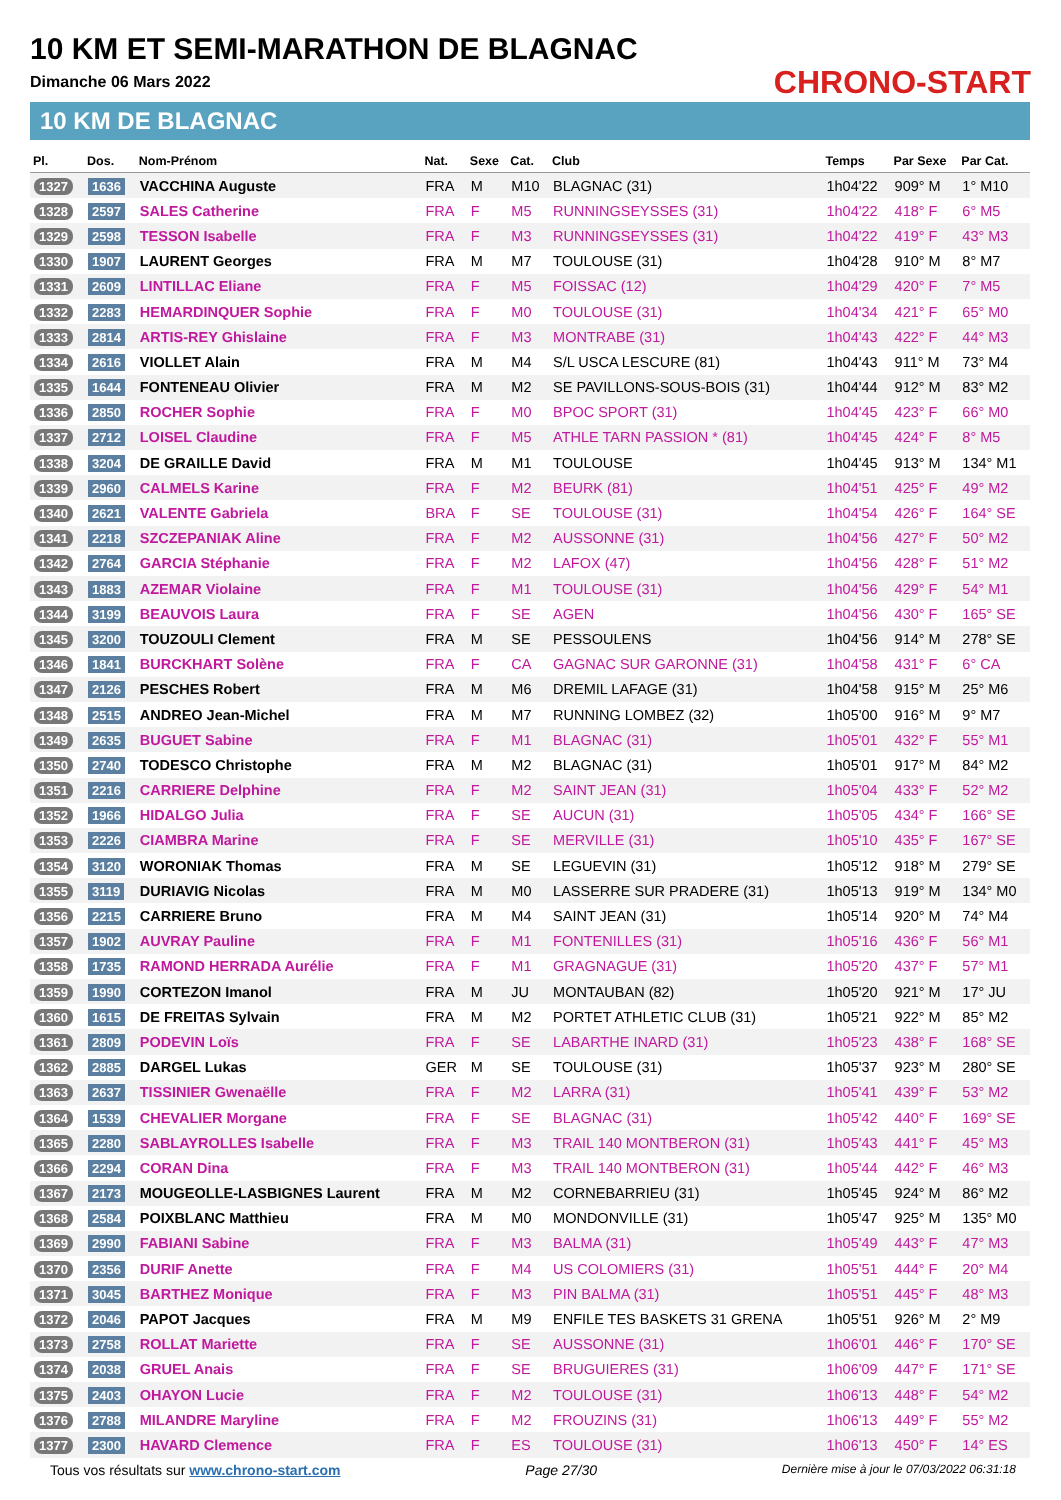10 KM ET SEMI-MARATHON DE BLAGNAC
Dimanche 06 Mars 2022
10 KM DE BLAGNAC
CHRONO-START
| Pl. | Dos. | Nom-Prénom | Nat. | Sexe | Cat. | Club | Temps | Par Sexe | Par Cat. |
| --- | --- | --- | --- | --- | --- | --- | --- | --- | --- |
| 1327 | 1636 | VACCHINA Auguste | FRA | M | M10 | BLAGNAC (31) | 1h04'22 | 909° M | 1° M10 |
| 1328 | 2597 | SALES Catherine | FRA | F | M5 | RUNNINGSEYSSES (31) | 1h04'22 | 418° F | 6° M5 |
| 1329 | 2598 | TESSON Isabelle | FRA | F | M3 | RUNNINGSEYSSES (31) | 1h04'22 | 419° F | 43° M3 |
| 1330 | 1907 | LAURENT Georges | FRA | M | M7 | TOULOUSE (31) | 1h04'28 | 910° M | 8° M7 |
| 1331 | 2609 | LINTILLAC Eliane | FRA | F | M5 | FOISSAC (12) | 1h04'29 | 420° F | 7° M5 |
| 1332 | 2283 | HEMARDINQUER Sophie | FRA | F | M0 | TOULOUSE (31) | 1h04'34 | 421° F | 65° M0 |
| 1333 | 2814 | ARTIS-REY Ghislaine | FRA | F | M3 | MONTRABE (31) | 1h04'43 | 422° F | 44° M3 |
| 1334 | 2616 | VIOLLET Alain | FRA | M | M4 | S/L USCA LESCURE (81) | 1h04'43 | 911° M | 73° M4 |
| 1335 | 1644 | FONTENEAU Olivier | FRA | M | M2 | SE PAVILLONS-SOUS-BOIS (31) | 1h04'44 | 912° M | 83° M2 |
| 1336 | 2850 | ROCHER Sophie | FRA | F | M0 | BPOC SPORT (31) | 1h04'45 | 423° F | 66° M0 |
| 1337 | 2712 | LOISEL Claudine | FRA | F | M5 | ATHLE TARN PASSION * (81) | 1h04'45 | 424° F | 8° M5 |
| 1338 | 3204 | DE GRAILLE David | FRA | M | M1 | TOULOUSE | 1h04'45 | 913° M | 134° M1 |
| 1339 | 2960 | CALMELS Karine | FRA | F | M2 | BEURK (81) | 1h04'51 | 425° F | 49° M2 |
| 1340 | 2621 | VALENTE Gabriela | BRA | F | SE | TOULOUSE (31) | 1h04'54 | 426° F | 164° SE |
| 1341 | 2218 | SZCZEPANIAK Aline | FRA | F | M2 | AUSSONNE (31) | 1h04'56 | 427° F | 50° M2 |
| 1342 | 2764 | GARCIA Stéphanie | FRA | F | M2 | LAFOX (47) | 1h04'56 | 428° F | 51° M2 |
| 1343 | 1883 | AZEMAR Violaine | FRA | F | M1 | TOULOUSE (31) | 1h04'56 | 429° F | 54° M1 |
| 1344 | 3199 | BEAUVOIS Laura | FRA | F | SE | AGEN | 1h04'56 | 430° F | 165° SE |
| 1345 | 3200 | TOUZOULI Clement | FRA | M | SE | PESSOULENS | 1h04'56 | 914° M | 278° SE |
| 1346 | 1841 | BURCKHART Solène | FRA | F | CA | GAGNAC SUR GARONNE (31) | 1h04'58 | 431° F | 6° CA |
| 1347 | 2126 | PESCHES Robert | FRA | M | M6 | DREMIL LAFAGE (31) | 1h04'58 | 915° M | 25° M6 |
| 1348 | 2515 | ANDREO Jean-Michel | FRA | M | M7 | RUNNING LOMBEZ (32) | 1h05'00 | 916° M | 9° M7 |
| 1349 | 2635 | BUGUET Sabine | FRA | F | M1 | BLAGNAC (31) | 1h05'01 | 432° F | 55° M1 |
| 1350 | 2740 | TODESCO Christophe | FRA | M | M2 | BLAGNAC (31) | 1h05'01 | 917° M | 84° M2 |
| 1351 | 2216 | CARRIERE Delphine | FRA | F | M2 | SAINT JEAN (31) | 1h05'04 | 433° F | 52° M2 |
| 1352 | 1966 | HIDALGO Julia | FRA | F | SE | AUCUN (31) | 1h05'05 | 434° F | 166° SE |
| 1353 | 2226 | CIAMBRA Marine | FRA | F | SE | MERVILLE (31) | 1h05'10 | 435° F | 167° SE |
| 1354 | 3120 | WORONIAK Thomas | FRA | M | SE | LEGUEVIN (31) | 1h05'12 | 918° M | 279° SE |
| 1355 | 3119 | DURIAVIG Nicolas | FRA | M | M0 | LASSERRE SUR PRADERE (31) | 1h05'13 | 919° M | 134° M0 |
| 1356 | 2215 | CARRIERE Bruno | FRA | M | M4 | SAINT JEAN (31) | 1h05'14 | 920° M | 74° M4 |
| 1357 | 1902 | AUVRAY Pauline | FRA | F | M1 | FONTENILLES (31) | 1h05'16 | 436° F | 56° M1 |
| 1358 | 1735 | RAMOND HERRADA Aurélie | FRA | F | M1 | GRAGNAGUE (31) | 1h05'20 | 437° F | 57° M1 |
| 1359 | 1990 | CORTEZON Imanol | FRA | M | JU | MONTAUBAN (82) | 1h05'20 | 921° M | 17° JU |
| 1360 | 1615 | DE FREITAS Sylvain | FRA | M | M2 | PORTET ATHLETIC CLUB (31) | 1h05'21 | 922° M | 85° M2 |
| 1361 | 2809 | PODEVIN Loïs | FRA | F | SE | LABARTHE INARD (31) | 1h05'23 | 438° F | 168° SE |
| 1362 | 2885 | DARGEL Lukas | GER | M | SE | TOULOUSE (31) | 1h05'37 | 923° M | 280° SE |
| 1363 | 2637 | TISSINIER Gwenaëlle | FRA | F | M2 | LARRA (31) | 1h05'41 | 439° F | 53° M2 |
| 1364 | 1539 | CHEVALIER Morgane | FRA | F | SE | BLAGNAC (31) | 1h05'42 | 440° F | 169° SE |
| 1365 | 2280 | SABLAYROLLES Isabelle | FRA | F | M3 | TRAIL 140 MONTBERON (31) | 1h05'43 | 441° F | 45° M3 |
| 1366 | 2294 | CORAN Dina | FRA | F | M3 | TRAIL 140 MONTBERON (31) | 1h05'44 | 442° F | 46° M3 |
| 1367 | 2173 | MOUGEOLLE-LASBIGNES Laurent | FRA | M | M2 | CORNEBARRIEU (31) | 1h05'45 | 924° M | 86° M2 |
| 1368 | 2584 | POIXBLANC Matthieu | FRA | M | M0 | MONDONVILLE (31) | 1h05'47 | 925° M | 135° M0 |
| 1369 | 2990 | FABIANI Sabine | FRA | F | M3 | BALMA (31) | 1h05'49 | 443° F | 47° M3 |
| 1370 | 2356 | DURIF Anette | FRA | F | M4 | US COLOMIERS (31) | 1h05'51 | 444° F | 20° M4 |
| 1371 | 3045 | BARTHEZ Monique | FRA | F | M3 | PIN BALMA (31) | 1h05'51 | 445° F | 48° M3 |
| 1372 | 2046 | PAPOT Jacques | FRA | M | M9 | ENFILE TES BASKETS 31 GRENA | 1h05'51 | 926° M | 2° M9 |
| 1373 | 2758 | ROLLAT Mariette | FRA | F | SE | AUSSONNE (31) | 1h06'01 | 446° F | 170° SE |
| 1374 | 2038 | GRUEL Anais | FRA | F | SE | BRUGUIERES (31) | 1h06'09 | 447° F | 171° SE |
| 1375 | 2403 | OHAYON Lucie | FRA | F | M2 | TOULOUSE (31) | 1h06'13 | 448° F | 54° M2 |
| 1376 | 2788 | MILANDRE Maryline | FRA | F | M2 | FROUZINS (31) | 1h06'13 | 449° F | 55° M2 |
| 1377 | 2300 | HAVARD Clemence | FRA | F | ES | TOULOUSE (31) | 1h06'13 | 450° F | 14° ES |
Tous vos résultats sur www.chrono-start.com Page 27/30 Dernière mise à jour le 07/03/2022 06:31:18